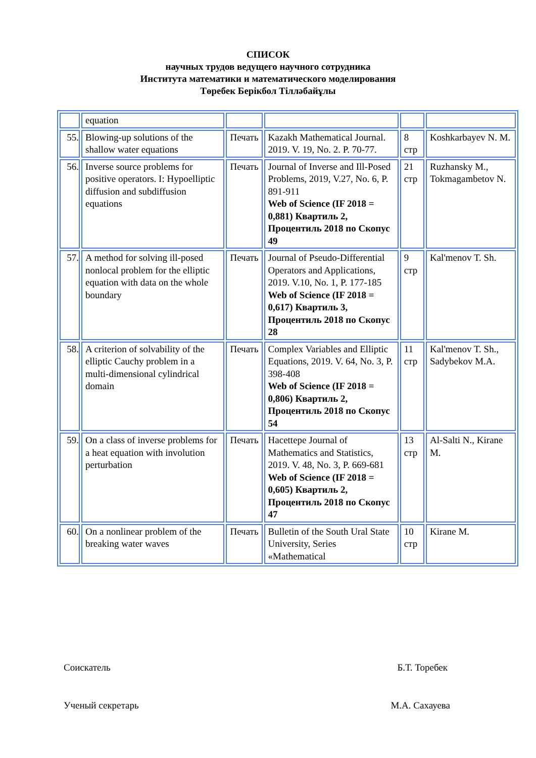СПИСОК
научных трудов ведущего научного сотрудника
Института математики и математического моделирования
Төребек Берікбол Тілләбайұлы
| | equation | | | | |
| 55. | Blowing-up solutions of the shallow water equations | Печать | Kazakh Mathematical Journal. 2019. V. 19, No. 2. P. 70-77. | 8 стр | Koshkarbayev N. M. |
| 56. | Inverse source problems for positive operators. I: Hypoelliptic diffusion and subdiffusion equations | Печать | Journal of Inverse and Ill-Posed Problems, 2019, V.27, No. 6, P. 891-911 Web of Science (IF 2018 = 0,881) Квартиль 2, Процентиль 2018 по Скопус 49 | 21 стр | Ruzhansky M., Tokmagambetov N. |
| 57. | A method for solving ill-posed nonlocal problem for the elliptic equation with data on the whole boundary | Печать | Journal of Pseudo-Differential Operators and Applications, 2019. V.10, No. 1, P. 177-185 Web of Science (IF 2018 = 0,617) Квартиль 3, Процентиль 2018 по Скопус 28 | 9 стр | Kal'menov T. Sh. |
| 58. | A criterion of solvability of the elliptic Cauchy problem in a multi-dimensional cylindrical domain | Печать | Complex Variables and Elliptic Equations, 2019. V. 64, No. 3, P. 398-408 Web of Science (IF 2018 = 0,806) Квартиль 2, Процентиль 2018 по Скопус 54 | 11 стр | Kal'menov T. Sh., Sadybekov M.A. |
| 59. | On a class of inverse problems for a heat equation with involution perturbation | Печать | Hacettepe Journal of Mathematics and Statistics, 2019. V. 48, No. 3, P. 669-681 Web of Science (IF 2018 = 0,605) Квартиль 2, Процентиль 2018 по Скопус 47 | 13 стр | Al-Salti N., Kirane M. |
| 60. | On a nonlinear problem of the breaking water waves | Печать | Bulletin of the South Ural State University, Series «Mathematical | 10 стр | Kirane M. |
Соискатель Б.Т. Торебек
Ученый секретарь М.А. Сахауева